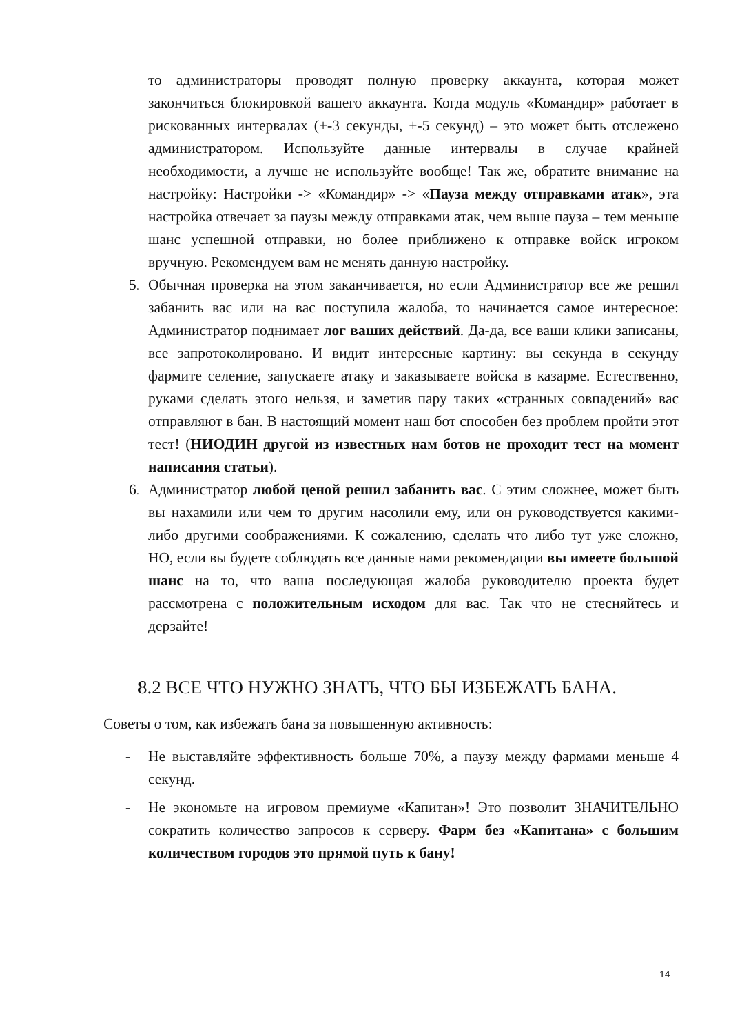то администраторы проводят полную проверку аккаунта, которая может закончиться блокировкой вашего аккаунта. Когда модуль «Командир» работает в рискованных интервалах (+-3 секунды, +-5 секунд) – это может быть отслежено администратором. Используйте данные интервалы в случае крайней необходимости, а лучше не используйте вообще! Так же, обратите внимание на настройку: Настройки -> «Командир» -> «Пауза между отправками атак», эта настройка отвечает за паузы между отправками атак, чем выше пауза – тем меньше шанс успешной отправки, но более приближено к отправке войск игроком вручную. Рекомендуем вам не менять данную настройку.
5. Обычная проверка на этом заканчивается, но если Администратор все же решил забанить вас или на вас поступила жалоба, то начинается самое интересное: Администратор поднимает лог ваших действий. Да-да, все ваши клики записаны, все запротоколировано. И видит интересные картину: вы секунда в секунду фармите селение, запускаете атаку и заказываете войска в казарме. Естественно, руками сделать этого нельзя, и заметив пару таких «странных совпадений» вас отправляют в бан. В настоящий момент наш бот способен без проблем пройти этот тест! (НИОДИН другой из известных нам ботов не проходит тест на момент написания статьи).
6. Администратор любой ценой решил забанить вас. С этим сложнее, может быть вы нахамили или чем то другим насолили ему, или он руководствуется какими-либо другими соображениями. К сожалению, сделать что либо тут уже сложно, НО, если вы будете соблюдать все данные нами рекомендации вы имеете большой шанс на то, что ваша последующая жалоба руководителю проекта будет рассмотрена с положительным исходом для вас. Так что не стесняйтесь и дерзайте!
8.2 ВСЕ ЧТО НУЖНО ЗНАТЬ, ЧТО БЫ ИЗБЕЖАТЬ БАНА.
Советы о том, как избежать бана за повышенную активность:
- Не выставляйте эффективность больше 70%, а паузу между фармами меньше 4 секунд.
- Не экономьте на игровом премиуме «Капитан»! Это позволит ЗНАЧИТЕЛЬНО сократить количество запросов к серверу. Фарм без «Капитана» с большим количеством городов это прямой путь к бану!
14